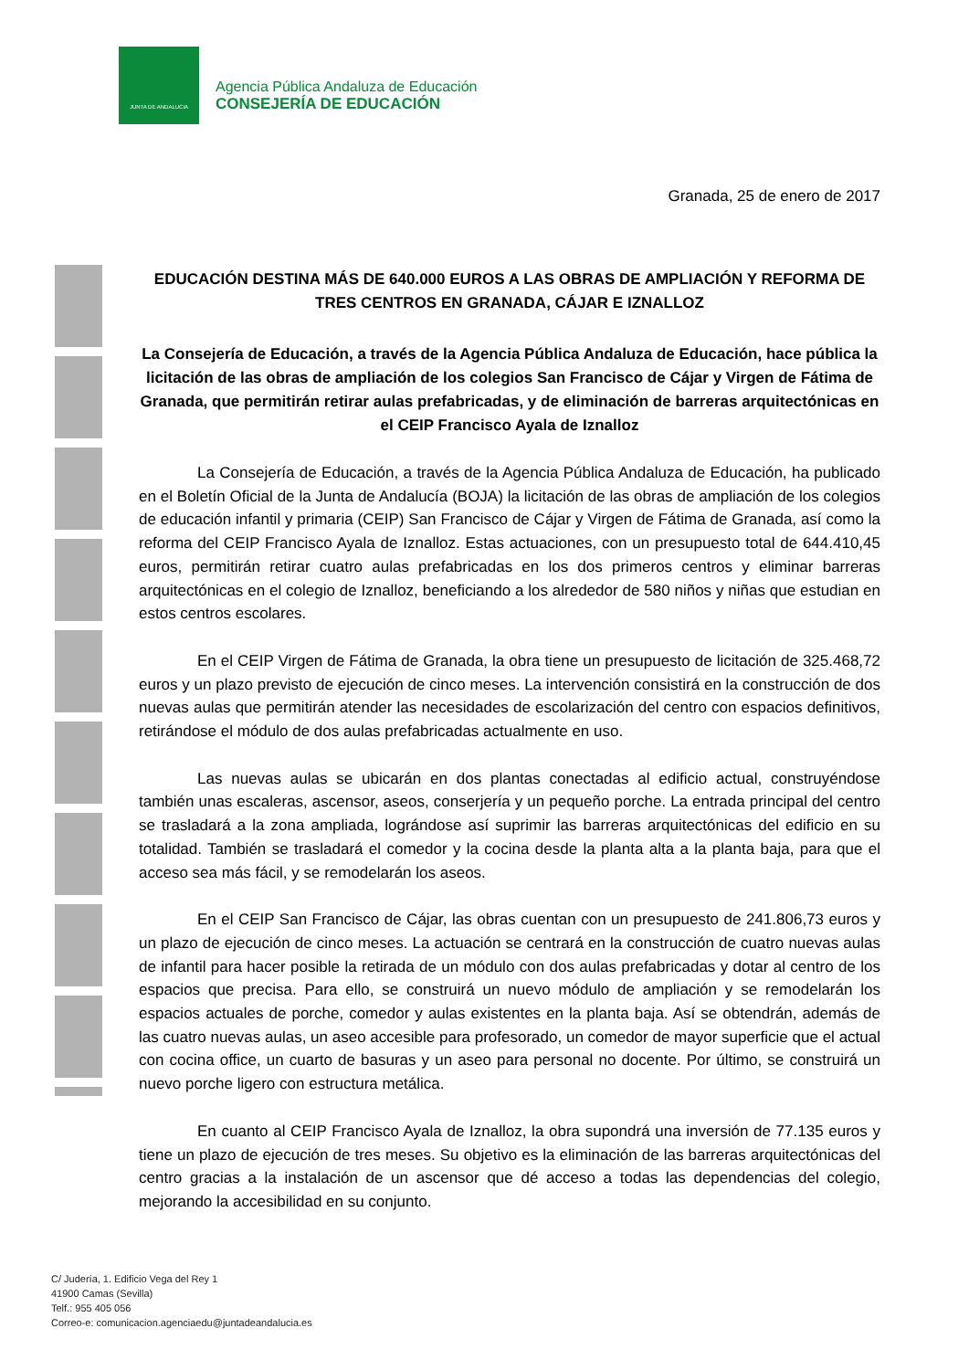JUNTA DE ANDALUCIA
Agencia Pública Andaluza de Educación
CONSEJERÍA DE EDUCACIÓN
Granada, 25 de enero de 2017
EDUCACIÓN DESTINA MÁS DE 640.000 EUROS A LAS OBRAS DE AMPLIACIÓN Y REFORMA DE TRES CENTROS EN GRANADA, CÁJAR E IZNALLOZ
La Consejería de Educación, a través de la Agencia Pública Andaluza de Educación, hace pública la licitación de las obras de ampliación de los colegios San Francisco de Cájar y Virgen de Fátima de Granada, que permitirán retirar aulas prefabricadas, y de eliminación de barreras arquitectónicas en el CEIP Francisco Ayala de Iznalloz
La Consejería de Educación, a través de la Agencia Pública Andaluza de Educación, ha publicado en el Boletín Oficial de la Junta de Andalucía (BOJA) la licitación de las obras de ampliación de los colegios de educación infantil y primaria (CEIP) San Francisco de Cájar y Virgen de Fátima de Granada, así como la reforma del CEIP Francisco Ayala de Iznalloz. Estas actuaciones, con un presupuesto total de 644.410,45 euros, permitirán retirar cuatro aulas prefabricadas en los dos primeros centros y eliminar barreras arquitectónicas en el colegio de Iznalloz, beneficiando a los alrededor de 580 niños y niñas que estudian en estos centros escolares.
En el CEIP Virgen de Fátima de Granada, la obra tiene un presupuesto de licitación de 325.468,72 euros y un plazo previsto de ejecución de cinco meses. La intervención consistirá en la construcción de dos nuevas aulas que permitirán atender las necesidades de escolarización del centro con espacios definitivos, retirándose el módulo de dos aulas prefabricadas actualmente en uso.
Las nuevas aulas se ubicarán en dos plantas conectadas al edificio actual, construyéndose también unas escaleras, ascensor, aseos, conserjería y un pequeño porche. La entrada principal del centro se trasladará a la zona ampliada, lográndose así suprimir las barreras arquitectónicas del edificio en su totalidad. También se trasladará el comedor y la cocina desde la planta alta a la planta baja, para que el acceso sea más fácil, y se remodelarán los aseos.
En el CEIP San Francisco de Cájar, las obras cuentan con un presupuesto de 241.806,73 euros y un plazo de ejecución de cinco meses. La actuación se centrará en la construcción de cuatro nuevas aulas de infantil para hacer posible la retirada de un módulo con dos aulas prefabricadas y dotar al centro de los espacios que precisa. Para ello, se construirá un nuevo módulo de ampliación y se remodelarán los espacios actuales de porche, comedor y aulas existentes en la planta baja. Así se obtendrán, además de las cuatro nuevas aulas, un aseo accesible para profesorado, un comedor de mayor superficie que el actual con cocina office, un cuarto de basuras y un aseo para personal no docente. Por último, se construirá un nuevo porche ligero con estructura metálica.
En cuanto al CEIP Francisco Ayala de Iznalloz, la obra supondrá una inversión de 77.135 euros y tiene un plazo de ejecución de tres meses. Su objetivo es la eliminación de las barreras arquitectónicas del centro gracias a la instalación de un ascensor que dé acceso a todas las dependencias del colegio, mejorando la accesibilidad en su conjunto.
C/ Judería, 1. Edificio Vega del Rey 1
41900 Camas (Sevilla)
Telf.: 955 405 056
Correo-e: comunicacion.agenciaedu@juntadeandalucia.es